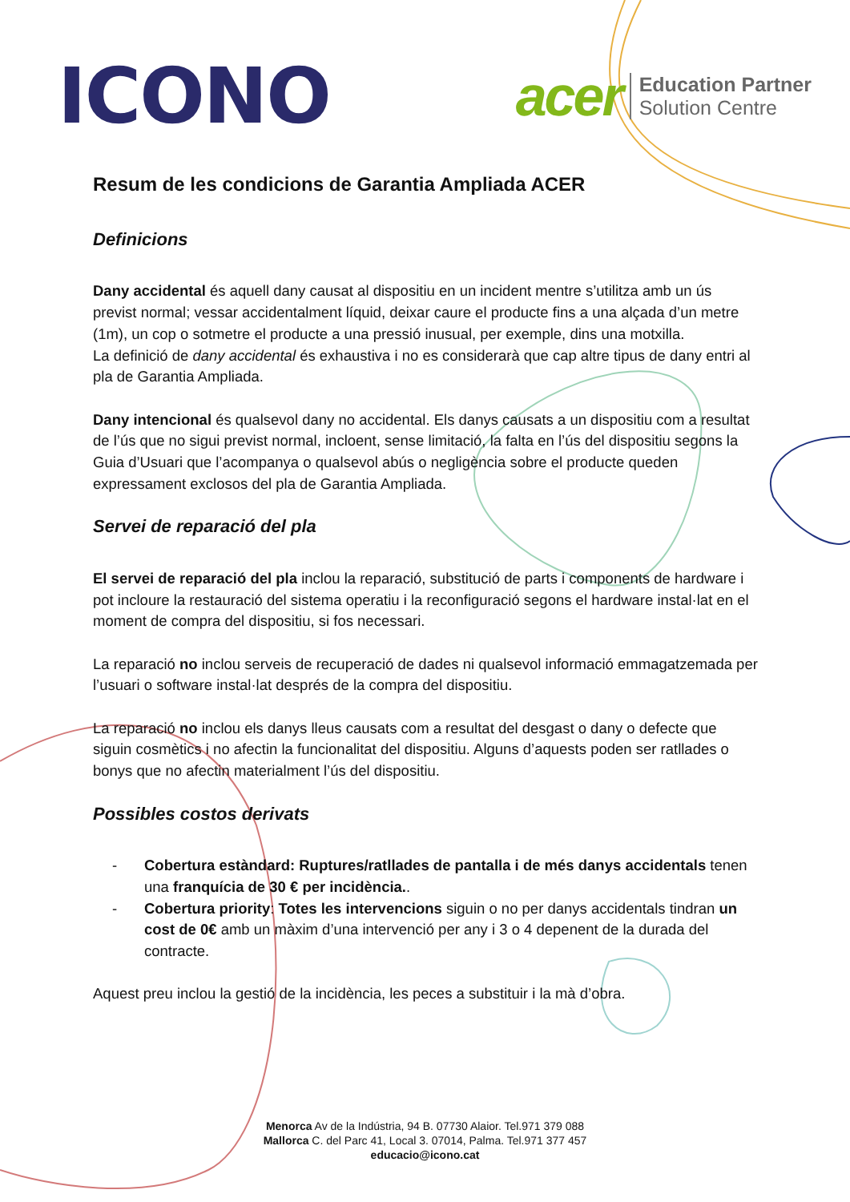ICONO
acer
Education Partner
Solution Centre
Resum de les condicions de Garantia Ampliada ACER
Definicions
Dany accidental és aquell dany causat al dispositiu en un incident mentre s’utilitza amb un ús previst normal; vessar accidentalment líquid, deixar caure el producte fins a una alçada d’un metre (1m), un cop o sotmetre el producte a una pressió inusual, per exemple, dins una motxilla.
La definició de dany accidental és exhaustiva i no es considerarà que cap altre tipus de dany entri al pla de Garantia Ampliada.
Dany intencional és qualsevol dany no accidental. Els danys causats a un dispositiu com a resultat de l’ús que no sigui previst normal, incloent, sense limitació, la falta en l’ús del dispositiu segons la Guia d’Usuari que l’acompanya o qualsevol abús o negligència sobre el producte queden expressament exclosos del pla de Garantia Ampliada.
Servei de reparació del pla
El servei de reparació del pla inclou la reparació, substitució de parts i components de hardware i pot incloure la restauració del sistema operatiu i la reconfiguració segons el hardware instal·lat en el moment de compra del dispositiu, si fos necessari.
La reparació no inclou serveis de recuperació de dades ni qualsevol informació emmagatzemada per l’usuari o software instal·lat després de la compra del dispositiu.
La reparació no inclou els danys lleus causats com a resultat del desgast o dany o defecte que siguin cosmètics i no afectin la funcionalitat del dispositiu. Alguns d’aquests poden ser ratllades o bonys que no afectin materialment l’ús del dispositiu.
Possibles costos derivats
- Cobertura estàndard: Ruptures/ratllades de pantalla i de més danys accidentals tenen una franquícia de 30 € per incidència..
- Cobertura priority: Totes les intervencions siguin o no per danys accidentals tindran un cost de 0€ amb un màxim d’una intervenció per any i 3 o 4 depenent de la durada del contracte.
Aquest preu inclou la gestió de la incidència, les peces a substituir i la mà d’obra.
Menorca Av de la Indústria, 94 B. 07730 Alaior. Tel.971 379 088
Mallorca C. del Parc 41, Local 3. 07014, Palma. Tel.971 377 457
educacio@icono.cat